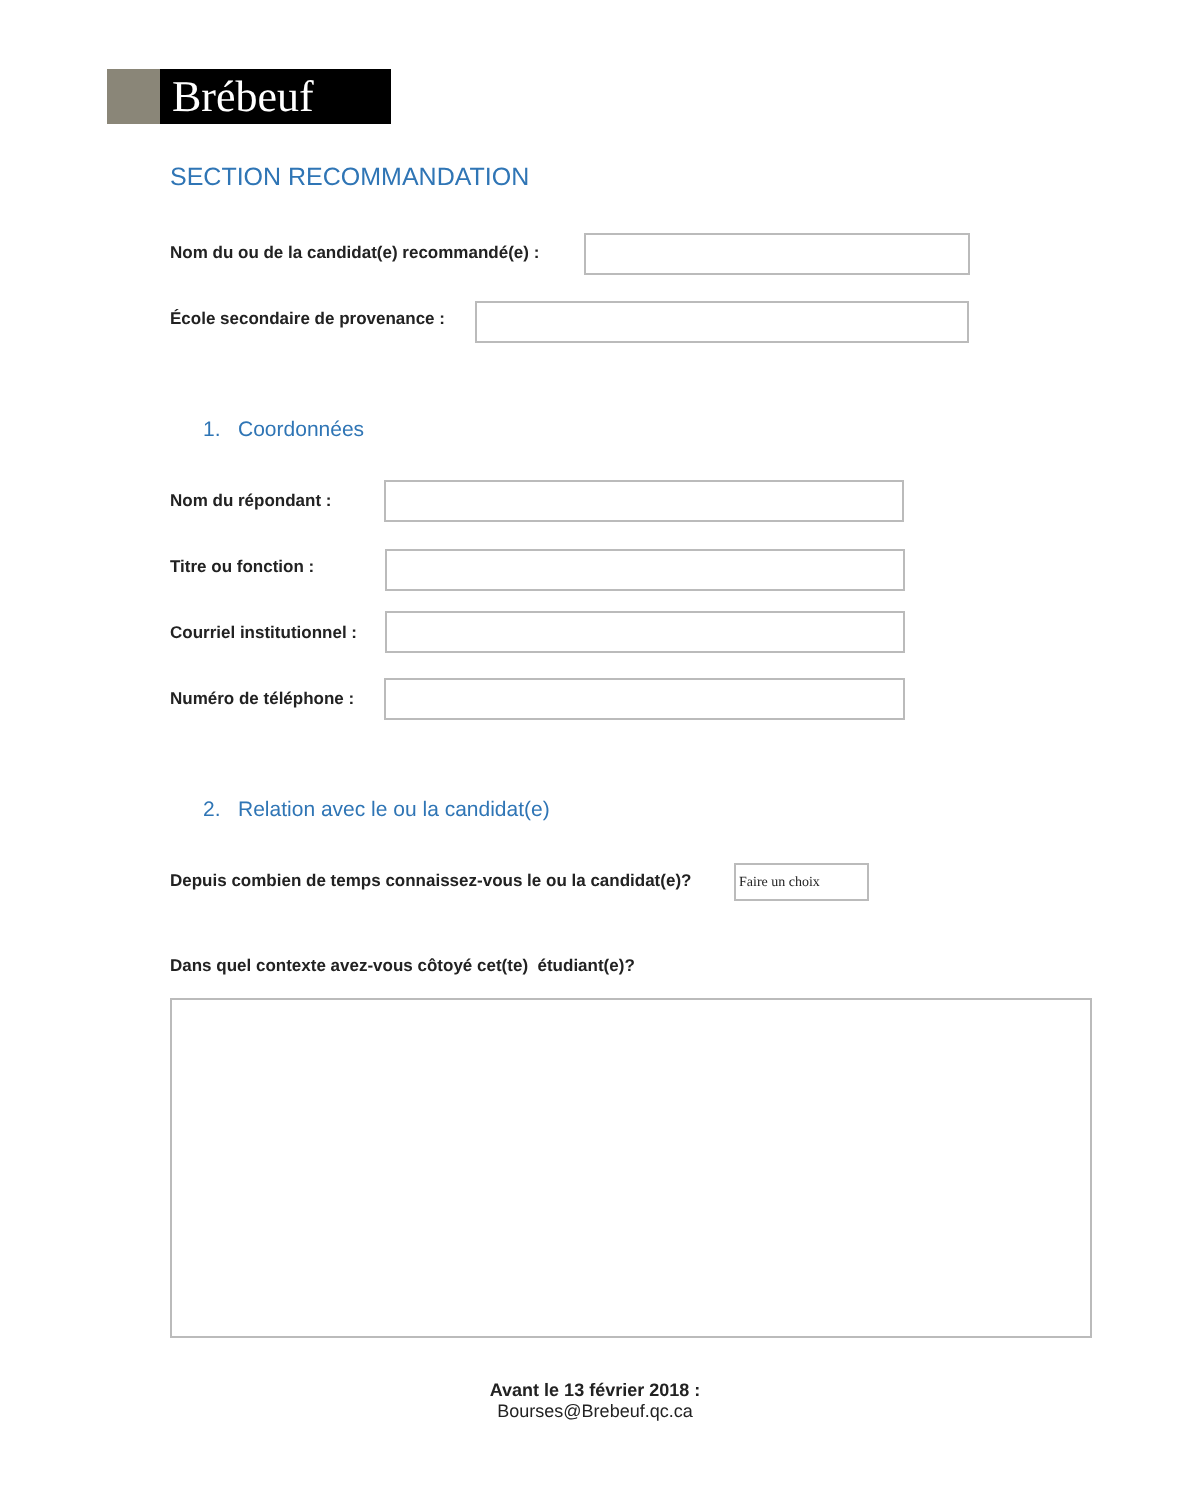Brébeuf
SECTION RECOMMANDATION
Nom du ou de la candidat(e) recommandé(e) :
École secondaire de provenance :
1. Coordonnées
Nom du répondant :
Titre ou fonction :
Courriel institutionnel :
Numéro de téléphone :
2. Relation avec le ou la candidat(e)
Depuis combien de temps connaissez-vous le ou la candidat(e)?
Faire un choix
Dans quel contexte avez-vous côtoyé cet(te) étudiant(e)?
Avant le 13 février 2018 :
Bourses@Brebeuf.qc.ca